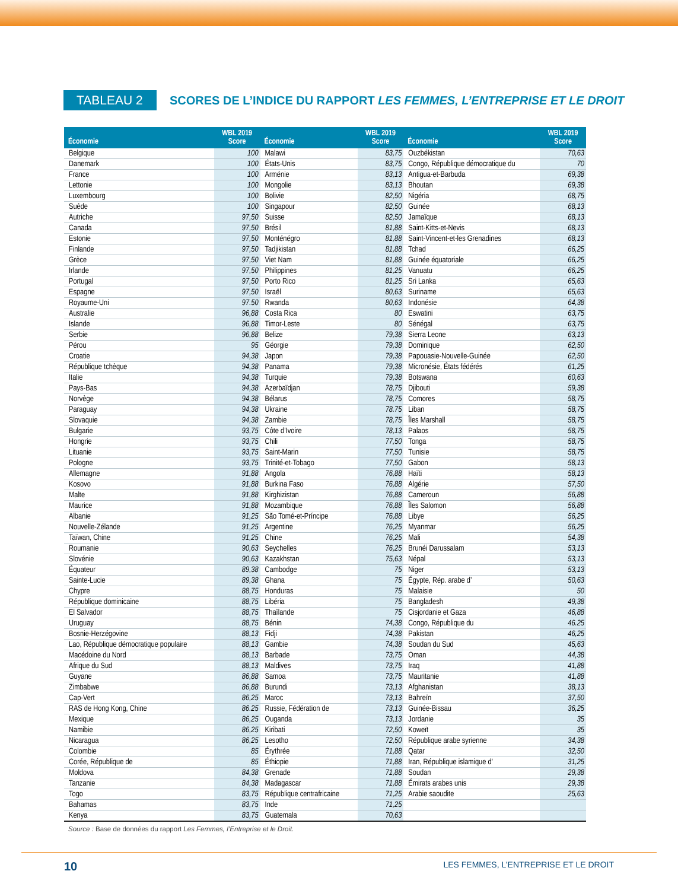TABLEAU 2
SCORES DE L’INDICE DU RAPPORT LES FEMMES, L’ENTREPRISE ET LE DROIT
| Économie | WBL 2019 Score | Économie | WBL 2019 Score | Économie | WBL 2019 Score |
| --- | --- | --- | --- | --- | --- |
| Belgique | 100 | Malawi | 83,75 | Ouzbékistan | 70,63 |
| Danemark | 100 | États-Unis | 83,75 | Congo, République démocratique du | 70 |
| France | 100 | Arménie | 83,13 | Antigua-et-Barbuda | 69,38 |
| Lettonie | 100 | Mongolie | 83,13 | Bhoutan | 69,38 |
| Luxembourg | 100 | Bolivie | 82,50 | Nigéria | 68,75 |
| Suède | 100 | Singapour | 82,50 | Guinée | 68,13 |
| Autriche | 97,50 | Suisse | 82,50 | Jamaïque | 68,13 |
| Canada | 97,50 | Brésil | 81,88 | Saint-Kitts-et-Nevis | 68,13 |
| Estonie | 97,50 | Monténégro | 81,88 | Saint-Vincent-et-les Grenadines | 68,13 |
| Finlande | 97,50 | Tadjikistan | 81,88 | Tchad | 66,25 |
| Grèce | 97,50 | Viet Nam | 81,88 | Guinée équatoriale | 66,25 |
| Irlande | 97,50 | Philippines | 81,25 | Vanuatu | 66,25 |
| Portugal | 97,50 | Porto Rico | 81,25 | Sri Lanka | 65,63 |
| Espagne | 97,50 | Israël | 80,63 | Suriname | 65,63 |
| Royaume-Uni | 97.50 | Rwanda | 80,63 | Indonésie | 64,38 |
| Australie | 96,88 | Costa Rica | 80 | Eswatini | 63,75 |
| Islande | 96,88 | Timor-Leste | 80 | Sénégal | 63,75 |
| Serbie | 96,88 | Belize | 79,38 | Sierra Leone | 63,13 |
| Pérou | 95 | Géorgie | 79,38 | Dominique | 62,50 |
| Croatie | 94,38 | Japon | 79,38 | Papouasie-Nouvelle-Guinée | 62,50 |
| République tchèque | 94,38 | Panama | 79,38 | Micronésie, États fédérés | 61,25 |
| Italie | 94,38 | Turquie | 79,38 | Botswana | 60,63 |
| Pays-Bas | 94,38 | Azerbaïdjan | 78,75 | Djibouti | 59,38 |
| Norvège | 94,38 | Bélarus | 78,75 | Comores | 58,75 |
| Paraguay | 94,38 | Ukraine | 78.75 | Liban | 58,75 |
| Slovaquie | 94,38 | Zambie | 78,75 | Îles Marshall | 58,75 |
| Bulgarie | 93,75 | Côte d’Ivoire | 78,13 | Palaos | 58,75 |
| Hongrie | 93,75 | Chili | 77,50 | Tonga | 58,75 |
| Lituanie | 93,75 | Saint-Marin | 77,50 | Tunisie | 58,75 |
| Pologne | 93,75 | Trinité-et-Tobago | 77,50 | Gabon | 58,13 |
| Allemagne | 91,88 | Angola | 76,88 | Haïti | 58,13 |
| Kosovo | 91,88 | Burkina Faso | 76,88 | Algérie | 57,50 |
| Malte | 91,88 | Kirghizistan | 76,88 | Cameroun | 56,88 |
| Maurice | 91,88 | Mozambique | 76,88 | Îles Salomon | 56,88 |
| Albanie | 91,25 | São Tomé-et-Príncipe | 76,88 | Libye | 56,25 |
| Nouvelle-Zélande | 91,25 | Argentine | 76,25 | Myanmar | 56,25 |
| Taïwan, Chine | 91,25 | Chine | 76,25 | Mali | 54,38 |
| Roumanie | 90,63 | Seychelles | 76,25 | Brunéi Darussalam | 53,13 |
| Slovénie | 90,63 | Kazakhstan | 75,63 | Népal | 53,13 |
| Équateur | 89,38 | Cambodge | 75 | Niger | 53,13 |
| Sainte-Lucie | 89,38 | Ghana | 75 | Égypte, Rép. arabe d’ | 50,63 |
| Chypre | 88,75 | Honduras | 75 | Malaisie | 50 |
| République dominicaine | 88,75 | Libéria | 75 | Bangladesh | 49,38 |
| El Salvador | 88,75 | Thaïlande | 75 | Cisjordanie et Gaza | 46,88 |
| Uruguay | 88,75 | Bénin | 74,38 | Congo, République du | 46.25 |
| Bosnie-Herzégovine | 88,13 | Fidji | 74,38 | Pakistan | 46,25 |
| Lao, République démocratique populaire | 88,13 | Gambie | 74,38 | Soudan du Sud | 45,63 |
| Macédoine du Nord | 88,13 | Barbade | 73,75 | Oman | 44,38 |
| Afrique du Sud | 88,13 | Maldives | 73,75 | Iraq | 41,88 |
| Guyane | 86,88 | Samoa | 73,75 | Mauritanie | 41,88 |
| Zimbabwe | 86,88 | Burundi | 73,13 | Afghanistan | 38,13 |
| Cap-Vert | 86,25 | Maroc | 73,13 | Bahreïn | 37,50 |
| RAS de Hong Kong, Chine | 86.25 | Russie, Fédération de | 73,13 | Guinée-Bissau | 36,25 |
| Mexique | 86,25 | Ouganda | 73,13 | Jordanie | 35 |
| Namibie | 86,25 | Kiribati | 72,50 | Koweït | 35 |
| Nicaragua | 86,25 | Lesotho | 72,50 | République arabe syrienne | 34,38 |
| Colombie | 85 | Érythrée | 71,88 | Qatar | 32,50 |
| Corée, République de | 85 | Éthiopie | 71,88 | Iran, République islamique d' | 31,25 |
| Moldova | 84,38 | Grenade | 71,88 | Soudan | 29,38 |
| Tanzanie | 84,38 | Madagascar | 71,88 | Émirats arabes unis | 29,38 |
| Togo | 83,75 | République centrafricaine | 71,25 | Arabie saoudite | 25,63 |
| Bahamas | 83,75 | Inde | 71,25 | | |
| Kenya | 83,75 | Guatemala | 70,63 | | |
Source : Base de données du rapport Les Femmes, l’Entreprise et le Droit.
10 LES FEMMES, L’ENTREPRISE ET LE DROIT